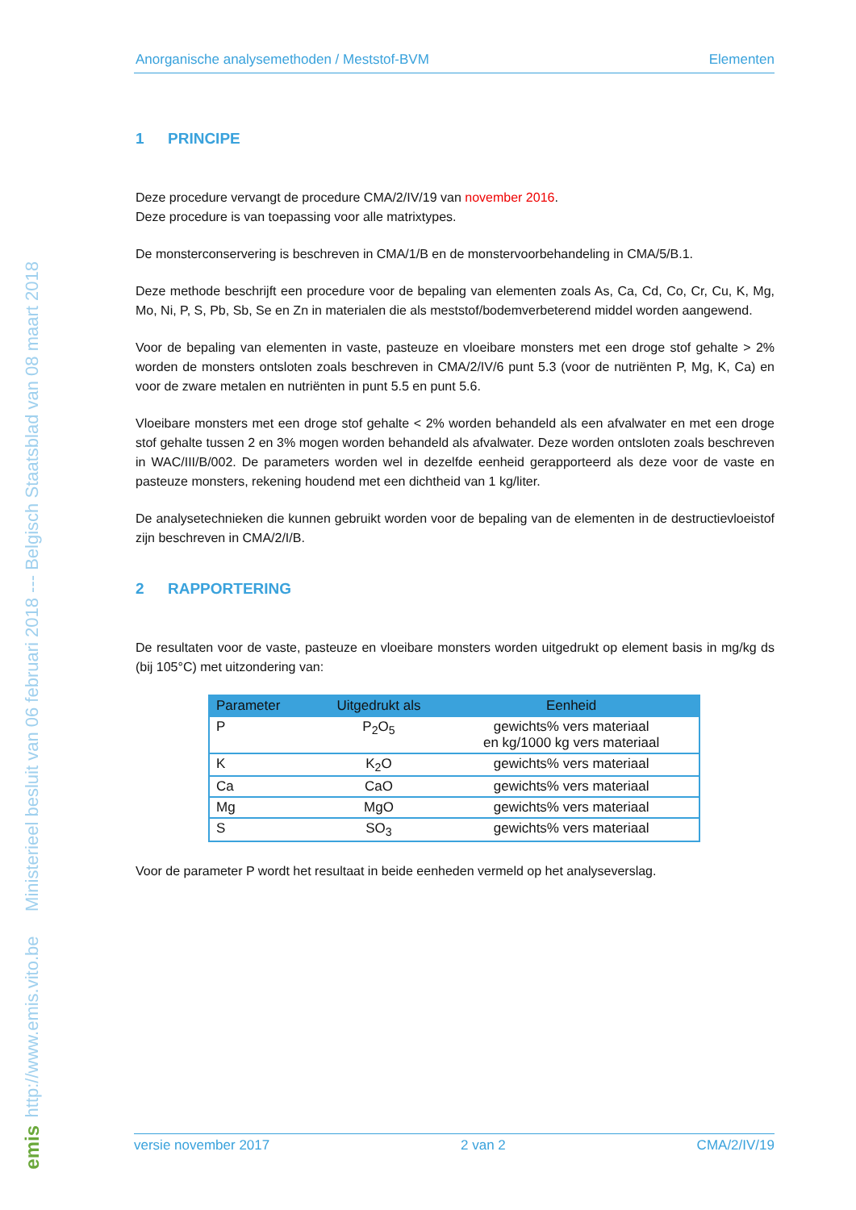http://www.emis.vito.be Ministerieel besluit van 06 februari 2018 --- Belgisch Staatsblad van 08 maart 2018
emis
Anorganische analysemethoden / Meststof-BVM Elementen
1 PRINCIPE
Deze procedure vervangt de procedure CMA/2/IV/19 van november 2016.
Deze procedure is van toepassing voor alle matrixtypes.
De monsterconservering is beschreven in CMA/1/B en de monstervoorbehandeling in CMA/5/B.1.
Deze methode beschrijft een procedure voor de bepaling van elementen zoals As, Ca, Cd, Co, Cr, Cu, K, Mg, Mo, Ni, P, S, Pb, Sb, Se en Zn in materialen die als meststof/bodemverbeterend middel worden aangewend.
Voor de bepaling van elementen in vaste, pasteuze en vloeibare monsters met een droge stof gehalte > 2% worden de monsters ontsloten zoals beschreven in CMA/2/IV/6 punt 5.3 (voor de nutriënten P, Mg, K, Ca) en voor de zware metalen en nutriënten in punt 5.5 en punt 5.6.
Vloeibare monsters met een droge stof gehalte < 2% worden behandeld als een afvalwater en met een droge stof gehalte tussen 2 en 3% mogen worden behandeld als afvalwater. Deze worden ontsloten zoals beschreven in WAC/III/B/002. De parameters worden wel in dezelfde eenheid gerapporteerd als deze voor de vaste en pasteuze monsters, rekening houdend met een dichtheid van 1 kg/liter.
De analysetechnieken die kunnen gebruikt worden voor de bepaling van de elementen in de destructievloeistof zijn beschreven in CMA/2/I/B.
2 RAPPORTERING
De resultaten voor de vaste, pasteuze en vloeibare monsters worden uitgedrukt op element basis in mg/kg ds (bij 105°C) met uitzondering van:
| Parameter | Uitgedrukt als | Eenheid |
| --- | --- | --- |
| P | P<sub>2</sub>O<sub>5</sub> | gewichts% vers materiaal en kg/1000 kg vers materiaal |
| K | K<sub>2</sub>O | gewichts% vers materiaal |
| Ca | CaO | gewichts% vers materiaal |
| Mg | MgO | gewichts% vers materiaal |
| S | SO<sub>3</sub> | gewichts% vers materiaal |
Voor de parameter P wordt het resultaat in beide eenheden vermeld op het analyseverslag.
versie november 2017 2 van 2 CMA/2/IV/19